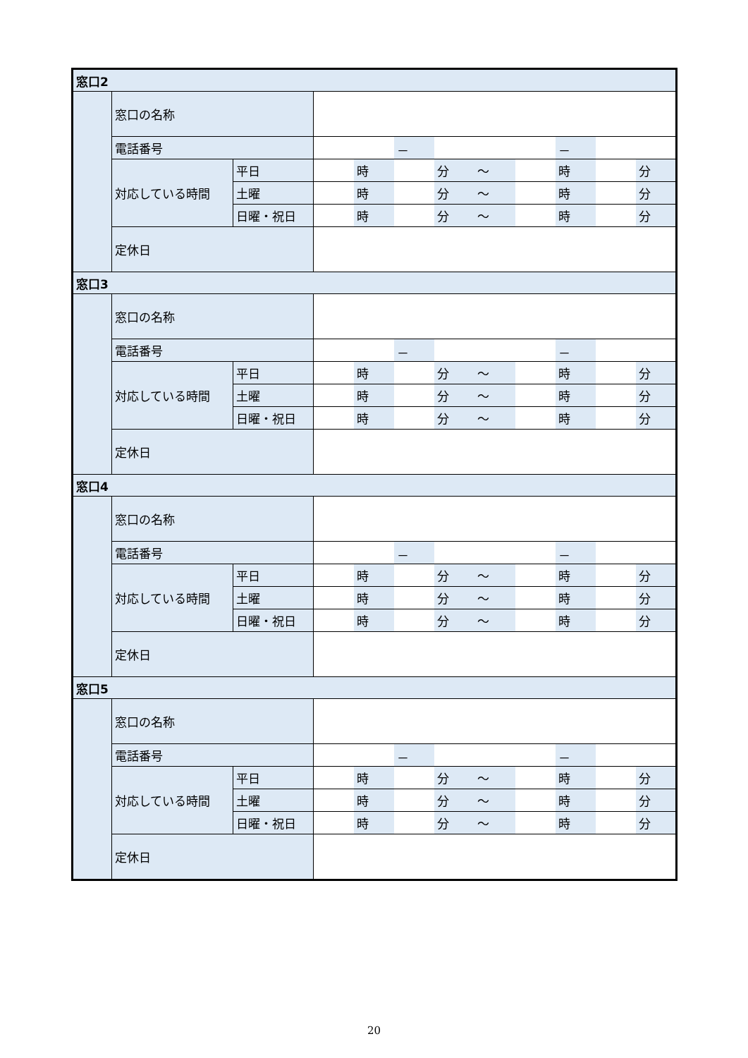| 窓口2 | | | | | | | | | | | |
| | 窓口の名称 | | | | | | | | | | |
| | 電話番号 | | | | － | | | | － | | |
| | 対応している時間 | 平日 | | 時 | | 分 | ～ | | 時 | | 分 |
| | | 土曜 | | 時 | | 分 | ～ | | 時 | | 分 |
| | | 日曜・祝日 | | 時 | | 分 | ～ | | 時 | | 分 |
| | 定休日 | | | | | | | | | | |
| 窓口3 | | | | | | | | | | | |
| | 窓口の名称 | | | | | | | | | | |
| | 電話番号 | | | | － | | | | － | | |
| | 対応している時間 | 平日 | | 時 | | 分 | ～ | | 時 | | 分 |
| | | 土曜 | | 時 | | 分 | ～ | | 時 | | 分 |
| | | 日曜・祝日 | | 時 | | 分 | ～ | | 時 | | 分 |
| | 定休日 | | | | | | | | | | |
| 窓口4 | | | | | | | | | | | |
| | 窓口の名称 | | | | | | | | | | |
| | 電話番号 | | | | － | | | | － | | |
| | 対応している時間 | 平日 | | 時 | | 分 | ～ | | 時 | | 分 |
| | | 土曜 | | 時 | | 分 | ～ | | 時 | | 分 |
| | | 日曜・祝日 | | 時 | | 分 | ～ | | 時 | | 分 |
| | 定休日 | | | | | | | | | | |
| 窓口5 | | | | | | | | | | | |
| | 窓口の名称 | | | | | | | | | | |
| | 電話番号 | | | | － | | | | － | | |
| | 対応している時間 | 平日 | | 時 | | 分 | ～ | | 時 | | 分 |
| | | 土曜 | | 時 | | 分 | ～ | | 時 | | 分 |
| | | 日曜・祝日 | | 時 | | 分 | ～ | | 時 | | 分 |
| | 定休日 | | | | | | | | | | |
20